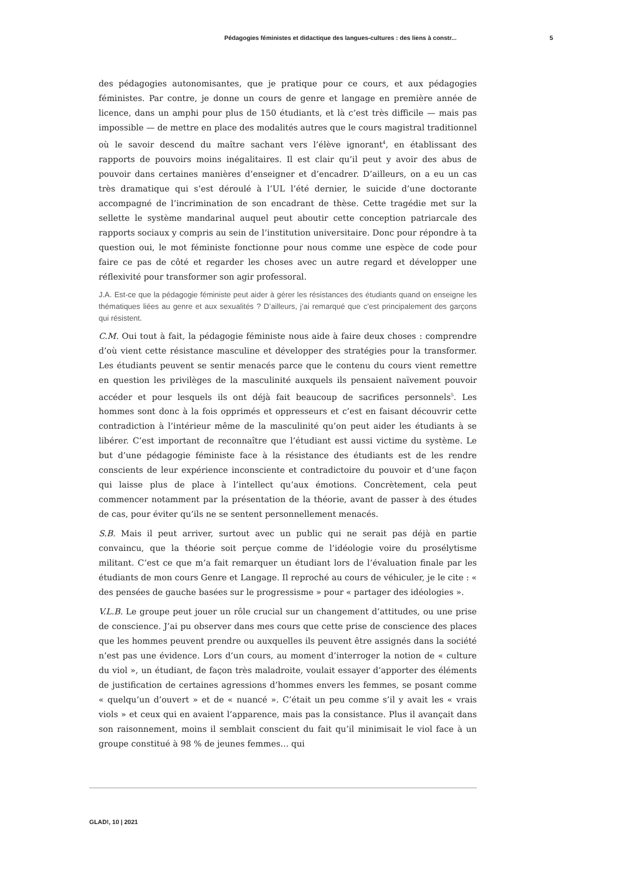Pédagogies féministes et didactique des langues-cultures : des liens à constr... 5
des pédagogies autonomisantes, que je pratique pour ce cours, et aux pédagogies féministes. Par contre, je donne un cours de genre et langage en première année de licence, dans un amphi pour plus de 150 étudiants, et là c’est très difficile — mais pas impossible — de mettre en place des modalités autres que le cours magistral traditionnel où le savoir descend du maître sachant vers l’élève ignorant<sup>4</sup>, en établissant des rapports de pouvoirs moins inégalitaires. Il est clair qu’il peut y avoir des abus de pouvoir dans certaines manières d’enseigner et d’encadrer. D’ailleurs, on a eu un cas très dramatique qui s’est déroulé à l’UL l’été dernier, le suicide d’une doctorante accompagné de l’incrimination de son encadrant de thèse. Cette tragédie met sur la sellette le système mandarinal auquel peut aboutir cette conception patriarcale des rapports sociaux y compris au sein de l’institution universitaire. Donc pour répondre à ta question oui, le mot féministe fonctionne pour nous comme une espèce de code pour faire ce pas de côté et regarder les choses avec un autre regard et développer une réflexivité pour transformer son agir professoral.
J.A. Est-ce que la pédagogie féministe peut aider à gérer les résistances des étudiants quand on enseigne les thématiques liées au genre et aux sexualités ? D’ailleurs, j’ai remarqué que c’est principalement des garçons qui résistent.
C.M. Oui tout à fait, la pédagogie féministe nous aide à faire deux choses : comprendre d’où vient cette résistance masculine et développer des stratégies pour la transformer. Les étudiants peuvent se sentir menacés parce que le contenu du cours vient remettre en question les privilèges de la masculinité auxquels ils pensaient naïvement pouvoir accéder et pour lesquels ils ont déjà fait beaucoup de sacrifices personnels<sup>5</sup>. Les hommes sont donc à la fois opprimés et oppresseurs et c’est en faisant découvrir cette contradiction à l’intérieur même de la masculinité qu’on peut aider les étudiants à se libérer. C’est important de reconnaître que l’étudiant est aussi victime du système. Le but d’une pédagogie féministe face à la résistance des étudiants est de les rendre conscients de leur expérience inconsciente et contradictoire du pouvoir et d’une façon qui laisse plus de place à l’intellect qu’aux émotions. Concrètement, cela peut commencer notamment par la présentation de la théorie, avant de passer à des études de cas, pour éviter qu’ils ne se sentent personnellement menacés.
S.B. Mais il peut arriver, surtout avec un public qui ne serait pas déjà en partie convaincu, que la théorie soit perçue comme de l’idéologie voire du prosélytisme militant. C’est ce que m’a fait remarquer un étudiant lors de l’évaluation finale par les étudiants de mon cours Genre et Langage. Il reproché au cours de véhiculer, je le cite : « des pensées de gauche basées sur le progressisme » pour « partager des idéologies ».
V.L.B. Le groupe peut jouer un rôle crucial sur un changement d’attitudes, ou une prise de conscience. J’ai pu observer dans mes cours que cette prise de conscience des places que les hommes peuvent prendre ou auxquelles ils peuvent être assignés dans la société n’est pas une évidence. Lors d’un cours, au moment d’interroger la notion de « culture du viol », un étudiant, de façon très maladroite, voulait essayer d’apporter des éléments de justification de certaines agressions d’hommes envers les femmes, se posant comme « quelqu’un d’ouvert » et de « nuancé ». C’était un peu comme s’il y avait les « vrais viols » et ceux qui en avaient l’apparence, mais pas la consistance. Plus il avançait dans son raisonnement, moins il semblait conscient du fait qu’il minimisait le viol face à un groupe constitué à 98 % de jeunes femmes… qui
GLAD!, 10 | 2021